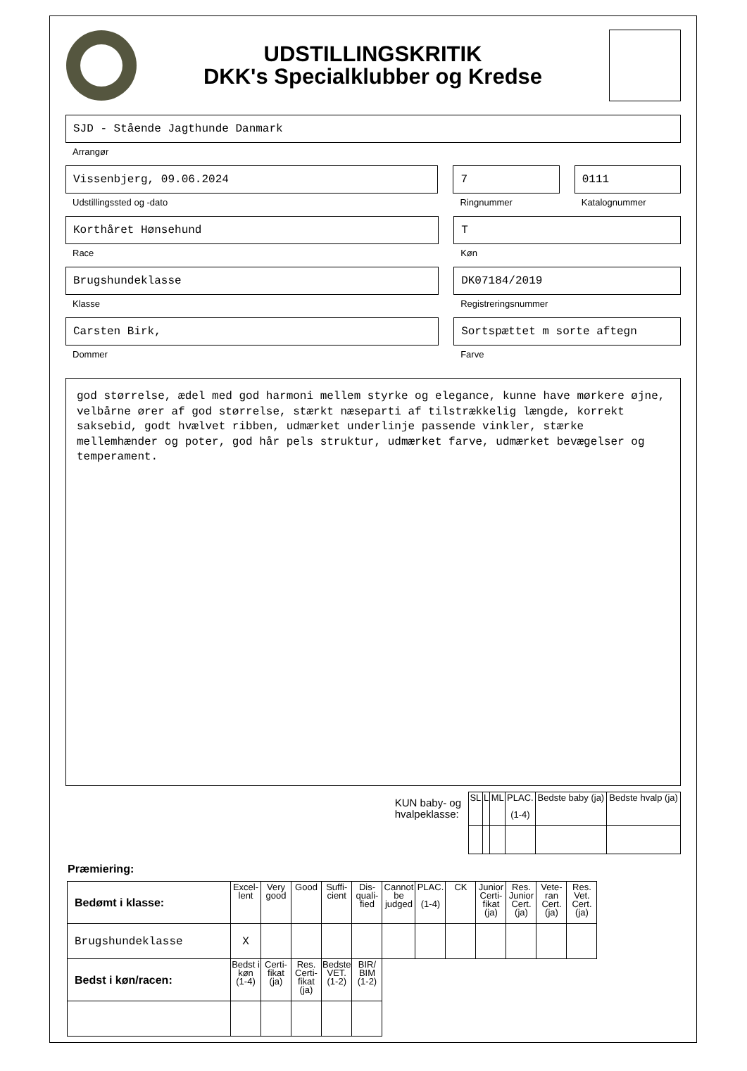UDSTILLINGSKRITIK
DKK's Specialklubber og Kredse
SJD - Stående Jagthunde Danmark
Arrangør
Vissenbjerg, 09.06.2024
Udstillingssted og -dato
7
Ringnummer
0111
Katalognummer
Korthåret Hønsehund
Race
T
Køn
Brugshundeklasse
Klasse
DK07184/2019
Registreringsnummer
Carsten Birk,
Dommer
Sortspættet m sorte aftegn
Farve
god størrelse, ædel med god harmoni mellem styrke og elegance, kunne have mørkere øjne, velbårne ører af god størrelse, stærkt næseparti af tilstrækkelig længde, korrekt saksebid, godt hvælvet ribben, udmærket underlinje passende vinkler, stærke mellemhænder og poter, god hår pels struktur, udmærket farve, udmærket bevægelser og temperament.
KUN baby- og
hvalpeklasse:
| SL | L | ML | PLAC. (1-4) | Bedste baby (ja) | Bedste hvalp (ja) |
Præmiering:
| Bedømt i klasse: | Excel-lent | Very good | Good | Suffi-cient | Dis-quali-fied | Cannot be judged | PLAC. (1-4) | CK | Junior Certi-fikat (ja) | Res. Junior Cert. (ja) | Vete-ran Cert. (ja) | Res. Vet. Cert. (ja) |
| Brugshundeklasse | X | | | | | | | | | | | |
| Bedst i køn/racen: | Bedst i køn (1-4) | Certi-fikat (ja) | Res. Certi-fikat (ja) | Bedste VET. (1-2) | BIR/ BIM (1-2) | | | | | | | |